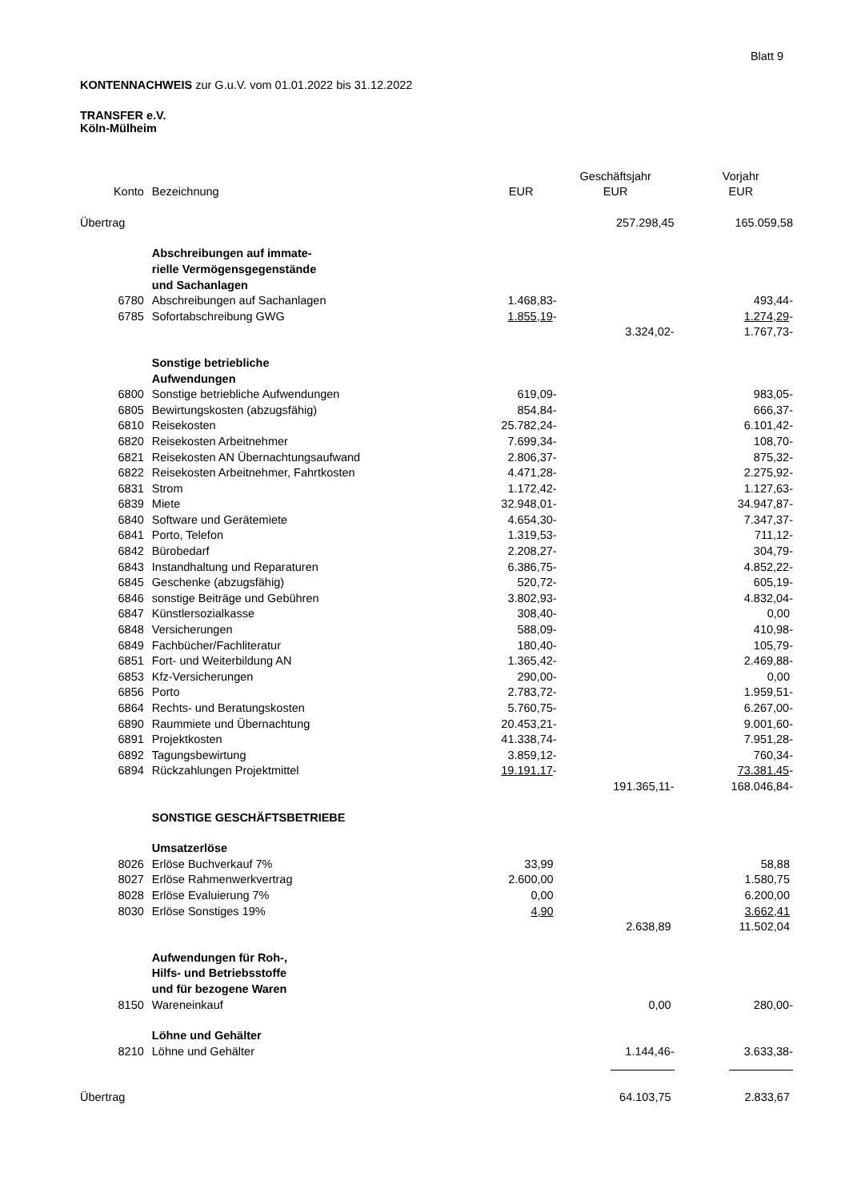Blatt 9
KONTENNACHWEIS zur G.u.V. vom 01.01.2022 bis 31.12.2022
TRANSFER e.V.
Köln-Mülheim
| | | | Geschäftsjahr | Vorjahr |
| --- | --- | --- | --- | --- |
| Konto | Bezeichnung | EUR | EUR | EUR |
| Übertrag | | | 257.298,45 | 165.059,58 |
| | Abschreibungen auf immate- | | | |
| | rielle Vermögensgegenstände | | | |
| | und Sachanlagen | | | |
| 6780 | Abschreibungen auf Sachanlagen | 1.468,83- | | 493,44- |
| 6785 | Sofortabschreibung GWG | 1.855,19 - | | 1.274,29 - |
| | | | 3.324,02- | 1.767,73- |
| | Sonstige betriebliche | | | |
| | Aufwendungen | | | |
| 6800 | Sonstige betriebliche Aufwendungen | 619,09- | | 983,05- |
| 6805 | Bewirtungskosten (abzugsfähig) | 854,84- | | 666,37- |
| 6810 | Reisekosten | 25.782,24- | | 6.101,42- |
| 6820 | Reisekosten Arbeitnehmer | 7.699,34- | | 108,70- |
| 6821 | Reisekosten AN Übernachtungsaufwand | 2.806,37- | | 875,32- |
| 6822 | Reisekosten Arbeitnehmer, Fahrtkosten | 4.471,28- | | 2.275,92- |
| 6831 | Strom | 1.172,42- | | 1.127,63- |
| 6839 | Miete | 32.948,01- | | 34.947,87- |
| 6840 | Software und Gerätemiete | 4.654,30- | | 7.347,37- |
| 6841 | Porto, Telefon | 1.319,53- | | 711,12- |
| 6842 | Bürobedarf | 2.208,27- | | 304,79- |
| 6843 | Instandhaltung und Reparaturen | 6.386,75- | | 4.852,22- |
| 6845 | Geschenke (abzugsfähig) | 520,72- | | 605,19- |
| 6846 | sonstige Beiträge und Gebühren | 3.802,93- | | 4.832,04- |
| 6847 | Künstlersozialkasse | 308,40- | | 0,00 |
| 6848 | Versicherungen | 588,09- | | 410,98- |
| 6849 | Fachbücher/Fachliteratur | 180,40- | | 105,79- |
| 6851 | Fort- und Weiterbildung AN | 1.365,42- | | 2.469,88- |
| 6853 | Kfz-Versicherungen | 290,00- | | 0,00 |
| 6856 | Porto | 2.783,72- | | 1.959,51- |
| 6864 | Rechts- und Beratungskosten | 5.760,75- | | 6.267,00- |
| 6890 | Raummiete und Übernachtung | 20.453,21- | | 9.001,60- |
| 6891 | Projektkosten | 41.338,74- | | 7.951,28- |
| 6892 | Tagungsbewirtung | 3.859,12- | | 760,34- |
| 6894 | Rückzahlungen Projektmittel | 19.191,17 - | | 73.381,45 - |
| | | | 191.365,11- | 168.046,84- |
| | SONSTIGE GESCHÄFTSBETRIEBE | | | |
| | Umsatzerlöse | | | |
| 8026 | Erlöse Buchverkauf 7% | 33,99 | | 58,88 |
| 8027 | Erlöse Rahmenwerkvertrag | 2.600,00 | | 1.580,75 |
| 8028 | Erlöse Evaluierung 7% | 0,00 | | 6.200,00 |
| 8030 | Erlöse Sonstiges 19% | 4,90 | | 3.662,41 |
| | | | 2.638,89 | 11.502,04 |
| | Aufwendungen für Roh-, | | | |
| | Hilfs- und Betriebsstoffe | | | |
| | und für bezogene Waren | | | |
| 8150 | Wareneinkauf | | 0,00 | 280,00- |
| | Löhne und Gehälter | | | |
| 8210 | Löhne und Gehälter | | 1.144,46- | 3.633,38- |
| Übertrag | | | 64.103,75 | 2.833,67 |